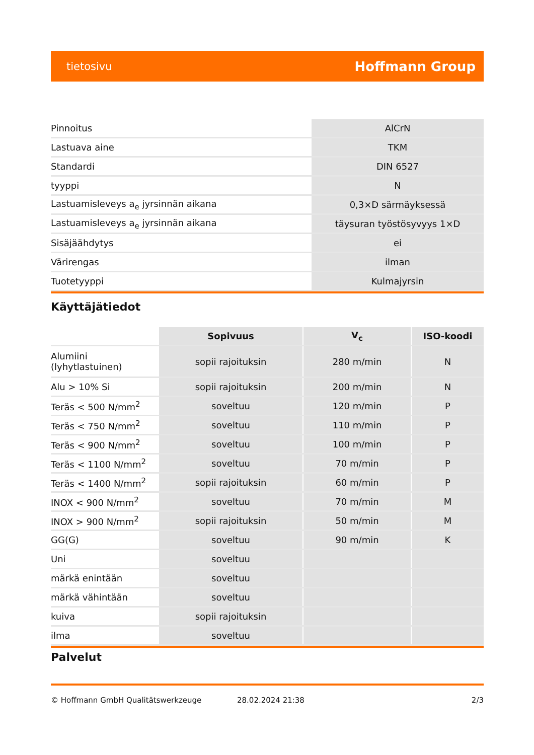tietosivu Hoffmann Group
| Pinnoitus | AlCrN |
| Lastuava aine | TKM |
| Standardi | DIN 6527 |
| tyyppi | N |
| Lastuamisleveys a<sub>e</sub> jyrsinnän aikana | 0,3×D särmäyksessä |
| Lastuamisleveys a<sub>e</sub> jyrsinnän aikana | täysuran työstösyvyys 1×D |
| Sisäjäähdytys | ei |
| Värirengas | ilman |
| Tuotetyyppi | Kulmajyrsin |
Käyttäjätiedot
| | Sopivuus | V<sub>c</sub> | ISO-koodi |
| --- | --- | --- | --- |
| Alumiini (lyhytlastuinen) | sopii rajoituksin | 280 m/min | N |
| Alu > 10% Si | sopii rajoituksin | 200 m/min | N |
| Teräs < 500 N/mm<sup>2</sup> | soveltuu | 120 m/min | P |
| Teräs < 750 N/mm<sup>2</sup> | soveltuu | 110 m/min | P |
| Teräs < 900 N/mm<sup>2</sup> | soveltuu | 100 m/min | P |
| Teräs < 1100 N/mm<sup>2</sup> | soveltuu | 70 m/min | P |
| Teräs < 1400 N/mm<sup>2</sup> | sopii rajoituksin | 60 m/min | P |
| INOX < 900 N/mm<sup>2</sup> | soveltuu | 70 m/min | M |
| INOX > 900 N/mm<sup>2</sup> | sopii rajoituksin | 50 m/min | M |
| GG(G) | soveltuu | 90 m/min | K |
| Uni | soveltuu | | |
| märkä enintään | soveltuu | | |
| märkä vähintään | soveltuu | | |
| kuiva | sopii rajoituksin | | |
| ilma | soveltuu | | |
Palvelut
© Hoffmann GmbH Qualitätswerkzeuge 28.02.2024 21:38 2/3